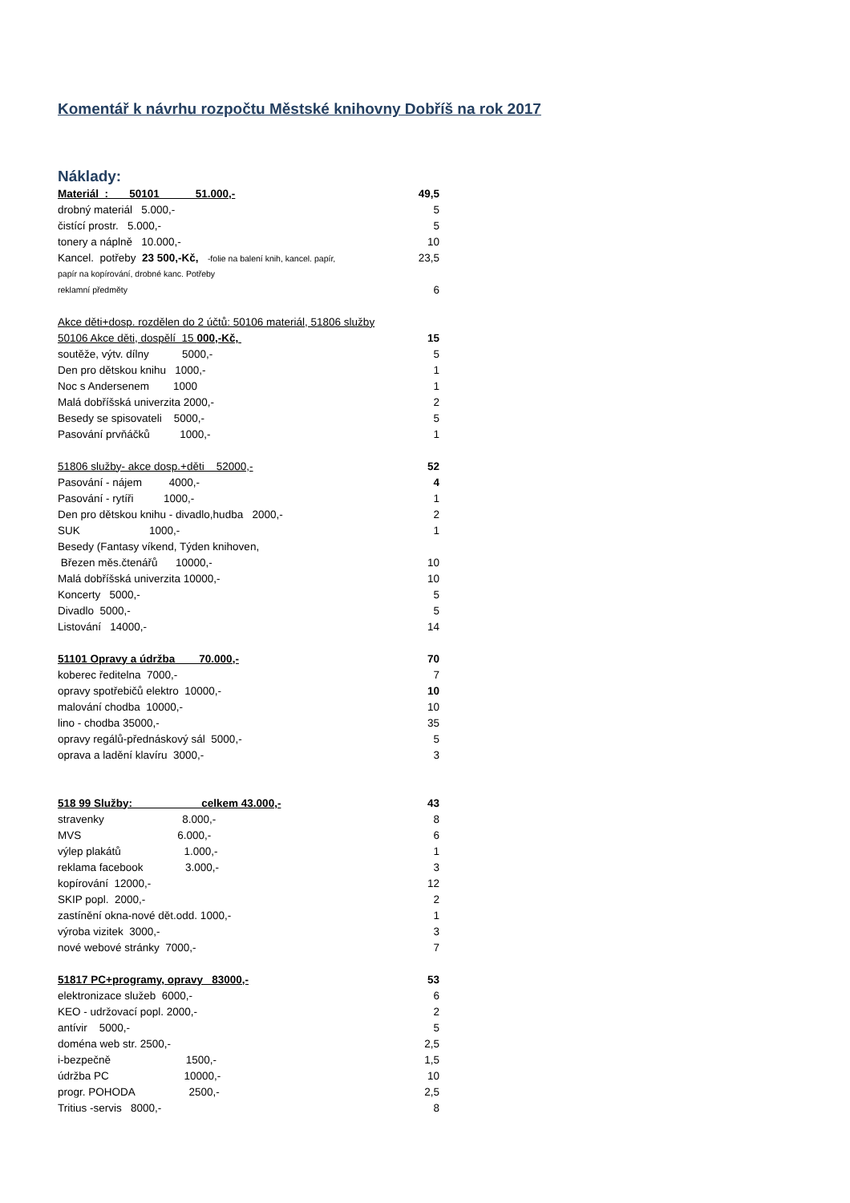Komentář k návrhu rozpočtu Městské knihovny Dobříš na rok 2017
Náklady:
| Materiál : 50101 51.000,- | 49,5 |
| drobný materiál 5.000,- | 5 |
| čistící prostr. 5.000,- | 5 |
| tonery a náplně 10.000,- | 10 |
| Kancel. potřeby 23 500,-Kč, -folie na balení knih, kancel. papír, | 23,5 |
| papír na kopírování, drobné kanc. Potřeby | |
| reklamní předměty | 6 |
| Akce děti+dosp. rozdělen do 2 účtů: 50106 materiál, 51806 služby | |
| 50106 Akce děti, dospělí 15 000,-Kč, | 15 |
| soutěže, výtv. dílny 5000,- | 5 |
| Den pro dětskou knihu 1000,- | 1 |
| Noc s Andersenem 1000 | 1 |
| Malá dobříšská univerzita 2000,- | 2 |
| Besedy se spisovateli 5000,- | 5 |
| Pasování prvňáčků 1000,- | 1 |
| 51806 služby- akce dosp.+děti 52000,- | 52 |
| Pasování - nájem 4000,- | 4 |
| Pasování - rytíři 1000,- | 1 |
| Den pro dětskou knihu - divadlo,hudba 2000,- | 2 |
| SUK 1000,- | 1 |
| Besedy (Fantasy víkend, Týden knihoven, | |
| Březen měs.čtenářů 10000,- | 10 |
| Malá dobříšská univerzita 10000,- | 10 |
| Koncerty 5000,- | 5 |
| Divadlo 5000,- | 5 |
| Listování 14000,- | 14 |
| 51101 Opravy a údržba 70.000,- | 70 |
| koberec ředitelna 7000,- | 7 |
| opravy spotřebičů elektro 10000,- | 10 |
| malování chodba 10000,- | 10 |
| lino - chodba 35000,- | 35 |
| opravy regálů-přednáskový sál 5000,- | 5 |
| oprava a ladění klavíru 3000,- | 3 |
| 518 99 Služby: celkem 43.000,- | 43 |
| stravenky 8.000,- | 8 |
| MVS 6.000,- | 6 |
| výlep plakátů 1.000,- | 1 |
| reklama facebook 3.000,- | 3 |
| kopírování 12000,- | 12 |
| SKIP popl. 2000,- | 2 |
| zastínění okna-nové dět.odd. 1000,- | 1 |
| výroba vizitek 3000,- | 3 |
| nové webové stránky 7000,- | 7 |
| 51817 PC+programy, opravy 83000,- | 53 |
| elektronizace služeb 6000,- | 6 |
| KEO - udržovací popl. 2000,- | 2 |
| antívir 5000,- | 5 |
| doména web str. 2500,- | 2,5 |
| i-bezpečně 1500,- | 1,5 |
| údržba PC 10000,- | 10 |
| progr. POHODA 2500,- | 2,5 |
| Tritius -servis 8000,- | 8 |